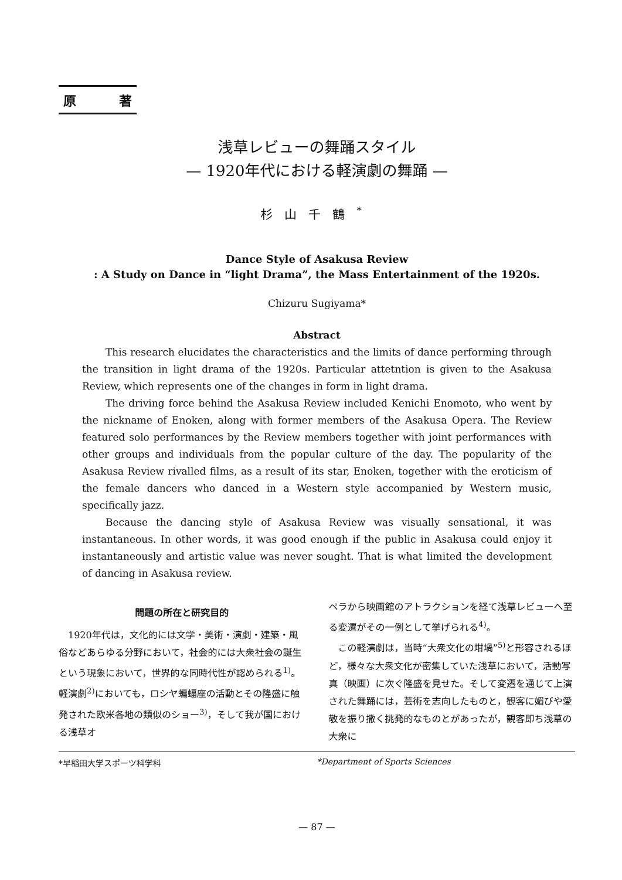原 著
浅草レビューの舞踊スタイル
— 1920年代における軽演劇の舞踊 —
杉山千鶴<sup>*</sup>
Dance Style of Asakusa Review
: A Study on Dance in “light Drama”, the Mass Entertainment of the 1920s.
Chizuru Sugiyama*
Abstract
This research elucidates the characteristics and the limits of dance performing through the transition in light drama of the 1920s. Particular attetntion is given to the Asakusa Review, which represents one of the changes in form in light drama.
The driving force behind the Asakusa Review included Kenichi Enomoto, who went by the nickname of Enoken, along with former members of the Asakusa Opera. The Review featured solo performances by the Review members together with joint performances with other groups and individuals from the popular culture of the day. The popularity of the Asakusa Review rivalled films, as a result of its star, Enoken, together with the eroticism of the female dancers who danced in a Western style accompanied by Western music, specifically jazz.
Because the dancing style of Asakusa Review was visually sensational, it was instantaneous. In other words, it was good enough if the public in Asakusa could enjoy it instantaneously and artistic value was never sought. That is what limited the development of dancing in Asakusa review.
問題の所在と研究目的
1920年代は，文化的には文学・美術・演劇・建築・風俗などあらゆる分野において，社会的には大衆社会の誕生という現象において，世界的な同時代性が認められる<sup>1)</sup>。軽演劇<sup>2)</sup>においても，ロシヤ蝙蝠座の活動とその隆盛に触発された欧米各地の類似のショー<sup>3)</sup>，そして我が国における浅草オ
ペラから映画館のアトラクションを経て浅草レビューへ至る変遷がその一例として挙げられる<sup>4)</sup>。
この軽演劇は，当時“大衆文化の坩堝”<sup>5)</sup>と形容されるほど，様々な大衆文化が密集していた浅草において，活動写真（映画）に次ぐ隆盛を見せた。そして変遷を通じて上演された舞踊には，芸術を志向したものと，観客に媚びや愛敬を振り撒く挑発的なものとがあったが，観客即ち浅草の大衆に
*早稲田大学スポーツ科学科 *Department of Sports Sciences
— 87 —